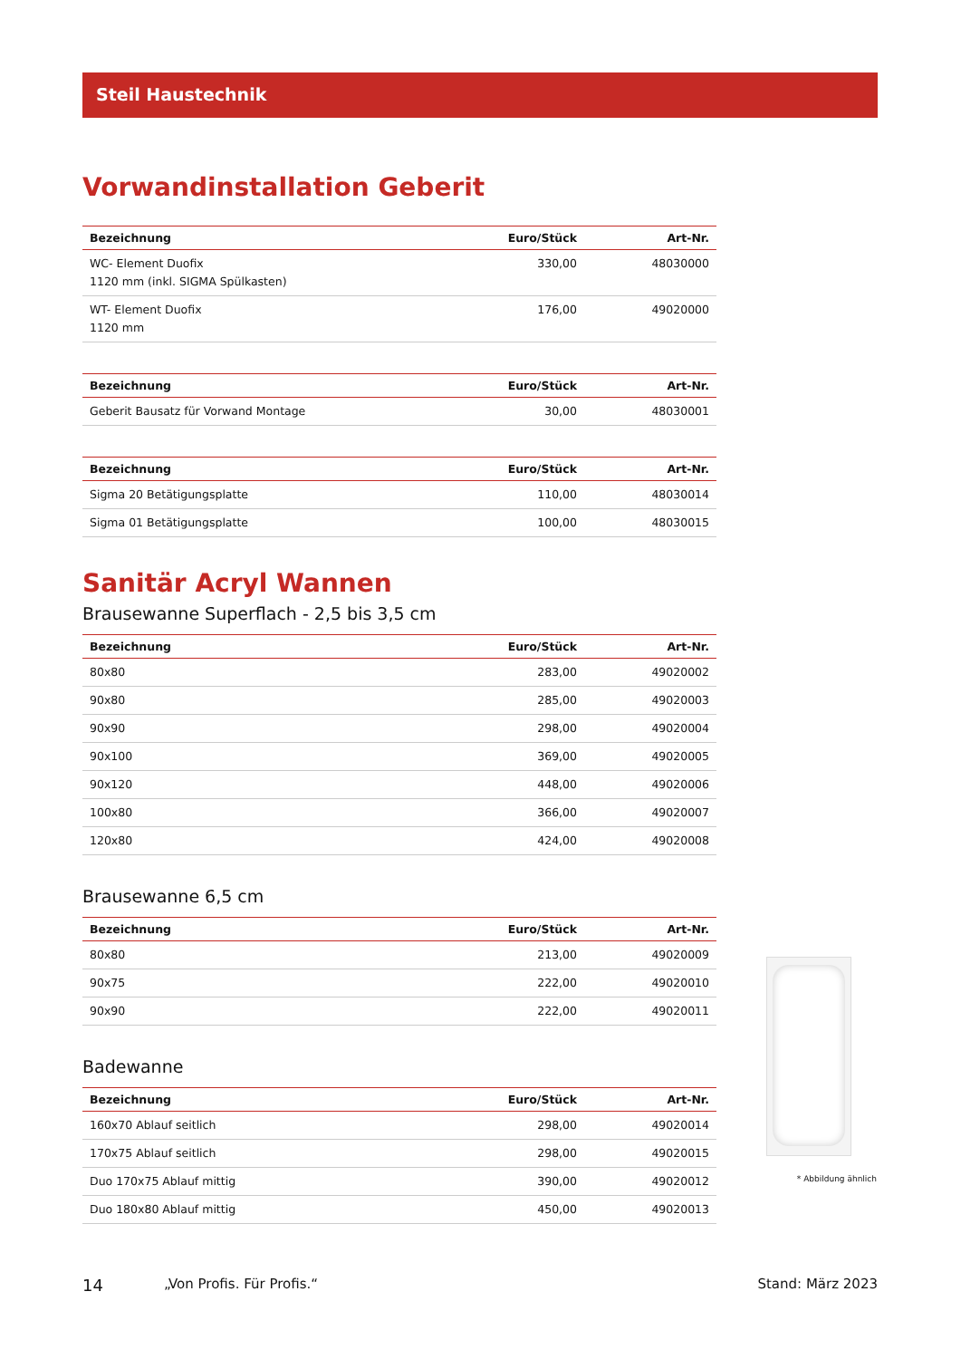Steil Haustechnik
Vorwandinstallation Geberit
| Bezeichnung | Euro/Stück | Art-Nr. |
| --- | --- | --- |
| WC- Element Duofix 1120 mm (inkl. SIGMA Spülkasten) | 330,00 | 48030000 |
| WT- Element Duofix 1120 mm | 176,00 | 49020000 |
| Bezeichnung | Euro/Stück | Art-Nr. |
| --- | --- | --- |
| Geberit Bausatz für Vorwand Montage | 30,00 | 48030001 |
| Bezeichnung | Euro/Stück | Art-Nr. |
| --- | --- | --- |
| Sigma 20 Betätigungsplatte | 110,00 | 48030014 |
| Sigma 01 Betätigungsplatte | 100,00 | 48030015 |
Sanitär Acryl Wannen
Brausewanne Superflach - 2,5 bis 3,5 cm
| Bezeichnung | Euro/Stück | Art-Nr. |
| --- | --- | --- |
| 80x80 | 283,00 | 49020002 |
| 90x80 | 285,00 | 49020003 |
| 90x90 | 298,00 | 49020004 |
| 90x100 | 369,00 | 49020005 |
| 90x120 | 448,00 | 49020006 |
| 100x80 | 366,00 | 49020007 |
| 120x80 | 424,00 | 49020008 |
Brausewanne 6,5 cm
| Bezeichnung | Euro/Stück | Art-Nr. |
| --- | --- | --- |
| 80x80 | 213,00 | 49020009 |
| 90x75 | 222,00 | 49020010 |
| 90x90 | 222,00 | 49020011 |
Badewanne
| Bezeichnung | Euro/Stück | Art-Nr. |
| --- | --- | --- |
| 160x70 Ablauf seitlich | 298,00 | 49020014 |
| 170x75 Ablauf seitlich | 298,00 | 49020015 |
| Duo 170x75 Ablauf mittig | 390,00 | 49020012 |
| Duo 180x80 Ablauf mittig | 450,00 | 49020013 |
* Abbildung ähnlich
14 „Von Profis. Für Profis.“Stand: März 2023